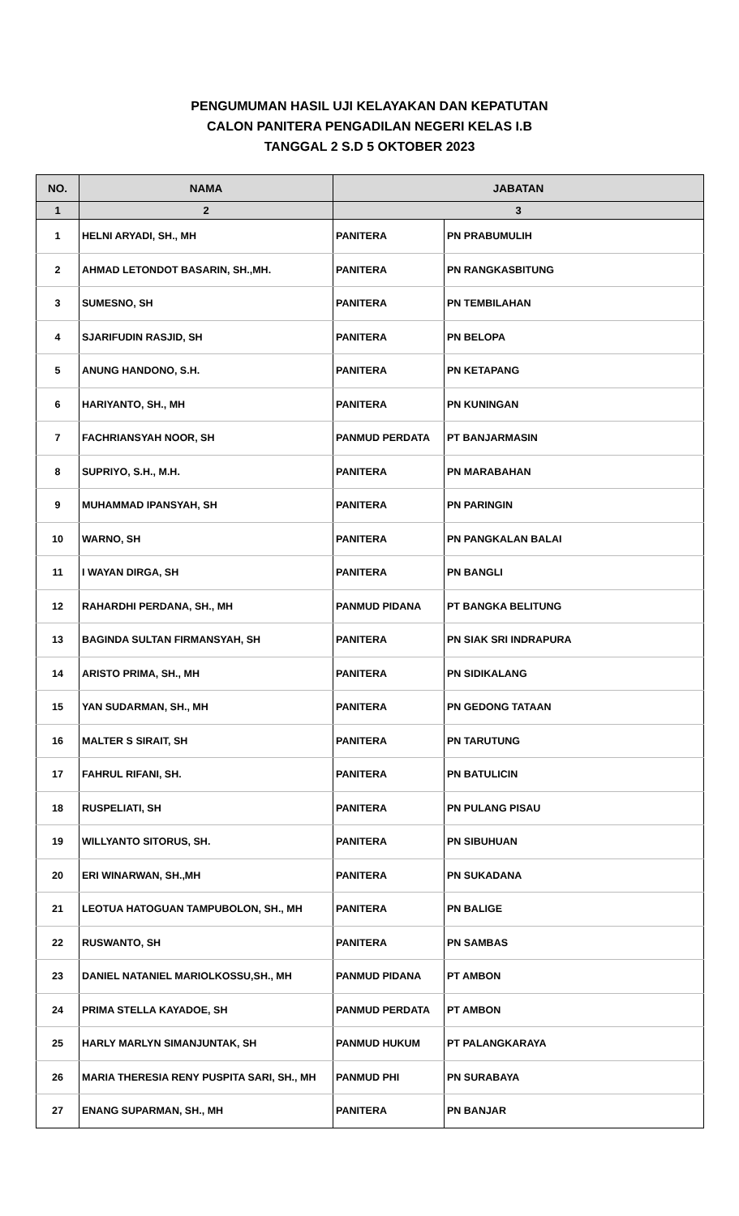PENGUMUMAN HASIL UJI KELAYAKAN DAN KEPATUTAN
CALON PANITERA PENGADILAN NEGERI KELAS I.B
TANGGAL 2 S.D 5 OKTOBER 2023
| NO. | NAMA | JABATAN | |
| --- | --- | --- | --- |
| 1 | 2 | 3 | |
| 1 | HELNI ARYADI, SH., MH | PANITERA | PN PRABUMULIH |
| 2 | AHMAD LETONDOT BASARIN, SH.,MH. | PANITERA | PN RANGKASBITUNG |
| 3 | SUMESNO, SH | PANITERA | PN TEMBILAHAN |
| 4 | SJARIFUDIN RASJID, SH | PANITERA | PN BELOPA |
| 5 | ANUNG HANDONO, S.H. | PANITERA | PN KETAPANG |
| 6 | HARIYANTO, SH., MH | PANITERA | PN KUNINGAN |
| 7 | FACHRIANSYAH NOOR, SH | PANMUD PERDATA | PT BANJARMASIN |
| 8 | SUPRIYO, S.H., M.H. | PANITERA | PN MARABAHAN |
| 9 | MUHAMMAD IPANSYAH, SH | PANITERA | PN PARINGIN |
| 10 | WARNO, SH | PANITERA | PN PANGKALAN BALAI |
| 11 | I WAYAN DIRGA, SH | PANITERA | PN BANGLI |
| 12 | RAHARDHI PERDANA, SH., MH | PANMUD PIDANA | PT BANGKA BELITUNG |
| 13 | BAGINDA SULTAN FIRMANSYAH, SH | PANITERA | PN SIAK SRI INDRAPURA |
| 14 | ARISTO PRIMA, SH., MH | PANITERA | PN SIDIKALANG |
| 15 | YAN SUDARMAN, SH., MH | PANITERA | PN GEDONG TATAAN |
| 16 | MALTER S SIRAIT, SH | PANITERA | PN TARUTUNG |
| 17 | FAHRUL RIFANI, SH. | PANITERA | PN BATULICIN |
| 18 | RUSPELIATI, SH | PANITERA | PN PULANG PISAU |
| 19 | WILLYANTO SITORUS, SH. | PANITERA | PN SIBUHUAN |
| 20 | ERI WINARWAN, SH.,MH | PANITERA | PN SUKADANA |
| 21 | LEOTUA HATOGUAN TAMPUBOLON, SH., MH | PANITERA | PN BALIGE |
| 22 | RUSWANTO, SH | PANITERA | PN SAMBAS |
| 23 | DANIEL NATANIEL MARIOLKOSSU,SH., MH | PANMUD PIDANA | PT AMBON |
| 24 | PRIMA STELLA KAYADOE, SH | PANMUD PERDATA | PT AMBON |
| 25 | HARLY MARLYN SIMANJUNTAK, SH | PANMUD HUKUM | PT PALANGKARAYA |
| 26 | MARIA THERESIA RENY PUSPITA SARI, SH., MH | PANMUD PHI | PN SURABAYA |
| 27 | ENANG SUPARMAN, SH., MH | PANITERA | PN BANJAR |